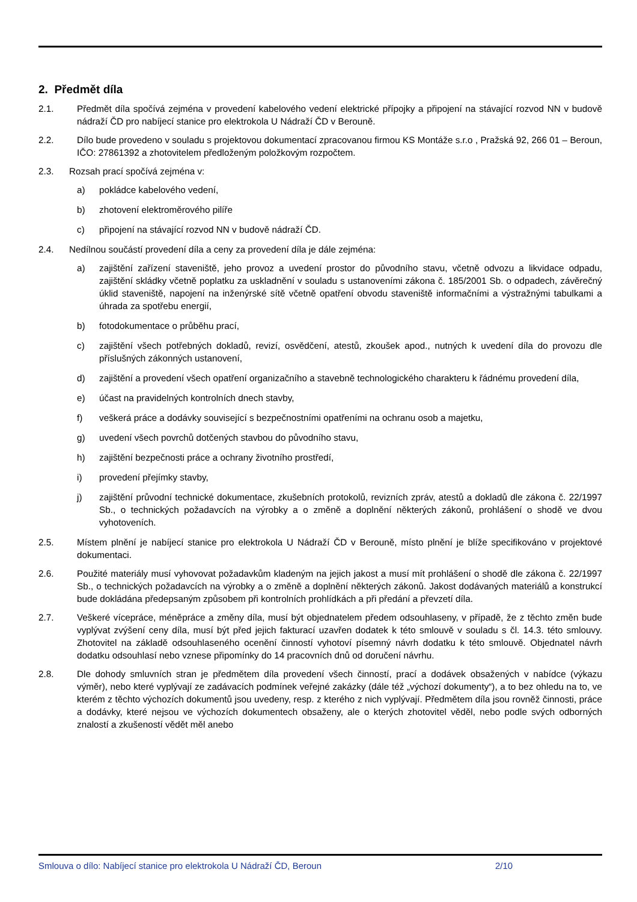2. Předmět díla
2.1. Předmět díla spočívá zejména v provedení kabelového vedení elektrické přípojky a připojení na stávající rozvod NN v budově nádraží ČD pro nabíjecí stanice pro elektrokola U Nádraží ČD v Berouně.
2.2. Dílo bude provedeno v souladu s projektovou dokumentací zpracovanou firmou KS Montáže s.r.o , Pražská 92, 266 01 – Beroun, IČO: 27861392 a zhotovitelem předloženým položkovým rozpočtem.
2.3. Rozsah prací spočívá zejména v:
a) pokládce kabelového vedení,
b) zhotovení elektroměrového pilíře
c) připojení na stávající rozvod NN v budově nádraží ČD.
2.4. Nedílnou součástí provedení díla a ceny za provedení díla je dále zejména:
a) zajištění zařízení staveniště, jeho provoz a uvedení prostor do původního stavu, včetně odvozu a likvidace odpadu, zajištění skládky včetně poplatku za uskladnění v souladu s ustanoveními zákona č. 185/2001 Sb. o odpadech, závěrečný úklid staveniště, napojení na inženýrské sítě včetně opatření obvodu staveniště informačními a výstražnými tabulkami a úhrada za spotřebu energií,
b) fotodokumentace o průběhu prací,
c) zajištění všech potřebných dokladů, revizí, osvědčení, atestů, zkoušek apod., nutných k uvedení díla do provozu dle příslušných zákonných ustanovení,
d) zajištění a provedení všech opatření organizačního a stavebně technologického charakteru k řádnému provedení díla,
e) účast na pravidelných kontrolních dnech stavby,
f) veškerá práce a dodávky související s bezpečnostními opatřeními na ochranu osob a majetku,
g) uvedení všech povrchů dotčených stavbou do původního stavu,
h) zajištění bezpečnosti práce a ochrany životního prostředí,
i) provedení přejímky stavby,
j) zajištění průvodní technické dokumentace, zkušebních protokolů, revizních zpráv, atestů a dokladů dle zákona č. 22/1997 Sb., o technických požadavcích na výrobky a o změně a doplnění některých zákonů, prohlášení o shodě ve dvou vyhotoveních.
2.5. Místem plnění je nabíjecí stanice pro elektrokola U Nádraží ČD v Berouně, místo plnění je blíže specifikováno v projektové dokumentaci.
2.6. Použité materiály musí vyhovovat požadavkům kladeným na jejich jakost a musí mít prohlášení o shodě dle zákona č. 22/1997 Sb., o technických požadavcích na výrobky a o změně a doplnění některých zákonů. Jakost dodávaných materiálů a konstrukcí bude dokládána předepsaným způsobem při kontrolních prohlídkách a při předání a převzetí díla.
2.7. Veškeré vícepráce, méněpráce a změny díla, musí být objednatelem předem odsouhlaseny, v případě, že z těchto změn bude vyplývat zvýšení ceny díla, musí být před jejich fakturací uzavřen dodatek k této smlouvě v souladu s čl. 14.3. této smlouvy. Zhotovitel na základě odsouhlaseného ocenění činností vyhotoví písemný návrh dodatku k této smlouvě. Objednatel návrh dodatku odsouhlasí nebo vznese připomínky do 14 pracovních dnů od doručení návrhu.
2.8. Dle dohody smluvních stran je předmětem díla provedení všech činností, prací a dodávek obsažených v nabídce (výkazu výměr), nebo které vyplývají ze zadávacích podmínek veřejné zakázky (dále též „výchozí dokumenty“), a to bez ohledu na to, ve kterém z těchto výchozích dokumentů jsou uvedeny, resp. z kterého z nich vyplývají. Předmětem díla jsou rovněž činnosti, práce a dodávky, které nejsou ve výchozích dokumentech obsaženy, ale o kterých zhotovitel věděl, nebo podle svých odborných znalostí a zkušeností vědět měl anebo
Smlouva o dílo: Nabíjecí stanice pro elektrokola U Nádraží ČD, Beroun 2/10